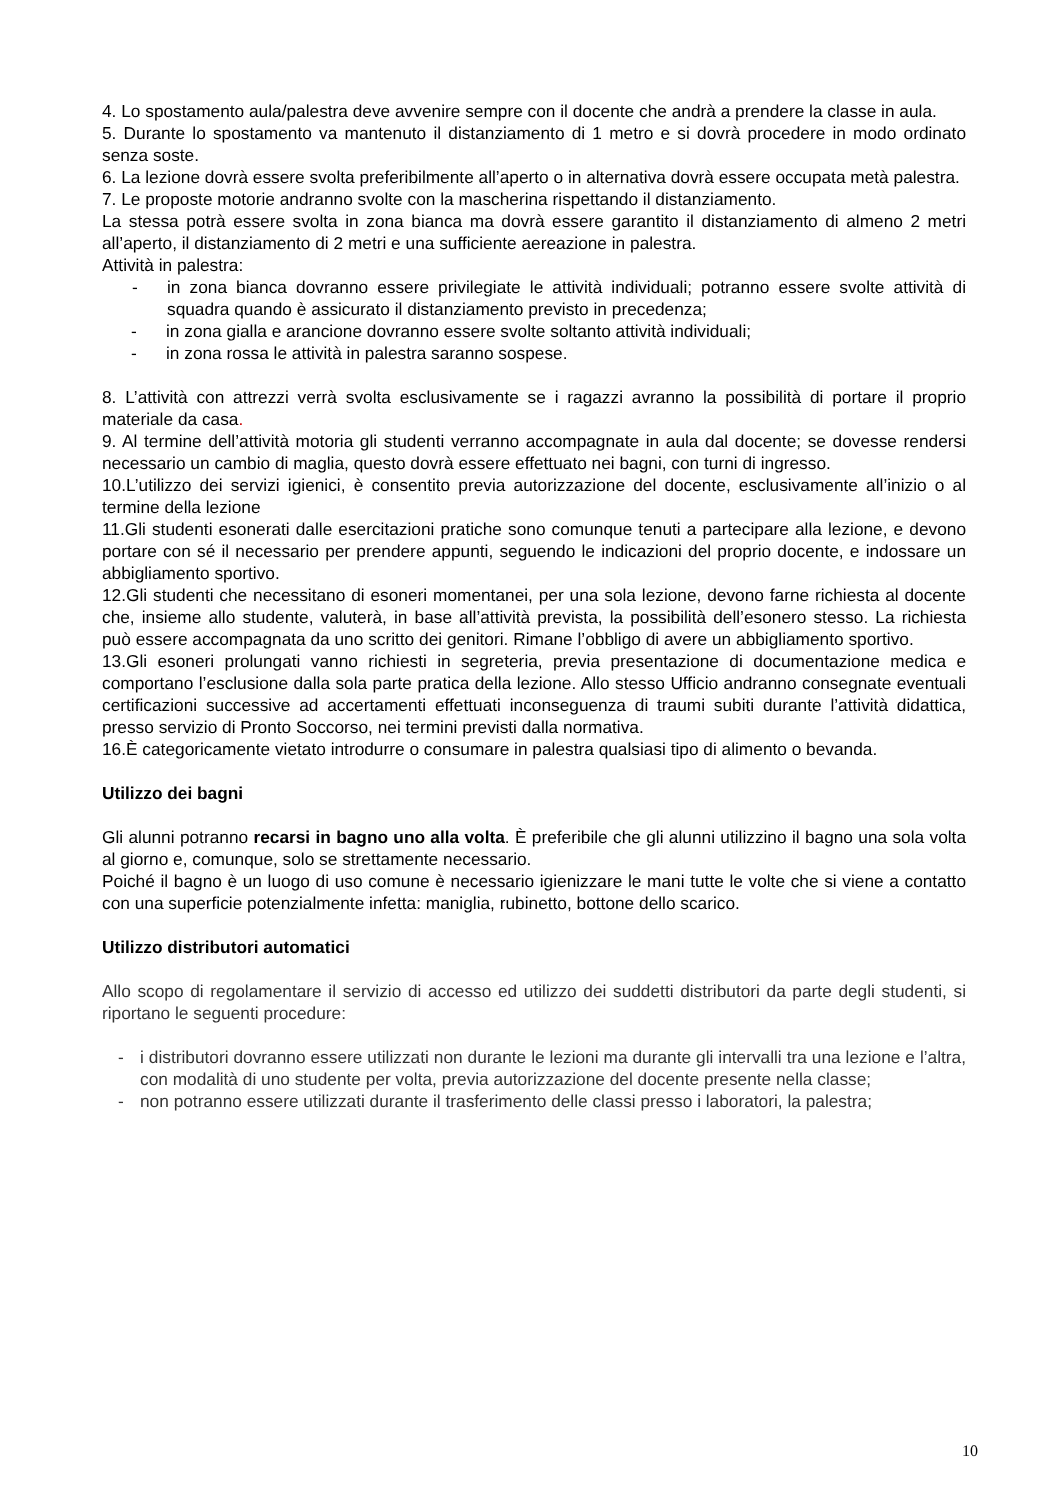4. Lo spostamento aula/palestra deve avvenire sempre con il docente che andrà a prendere la classe in aula.
5. Durante lo spostamento va mantenuto il distanziamento di 1 metro e si dovrà procedere in modo ordinato senza soste.
6. La lezione dovrà essere svolta preferibilmente all’aperto o in alternativa dovrà essere occupata metà palestra.
7. Le proposte motorie andranno svolte con la mascherina rispettando il distanziamento.
La stessa potrà essere svolta in zona bianca ma dovrà essere garantito il distanziamento di almeno 2 metri all’aperto, il distanziamento di 2 metri e una sufficiente aereazione in palestra.
Attività in palestra:
- in zona bianca dovranno essere privilegiate le attività individuali; potranno essere svolte attività di squadra quando è assicurato il distanziamento previsto in precedenza;
- in zona gialla e arancione dovranno essere svolte soltanto attività individuali;
- in zona rossa le attività in palestra saranno sospese.
8. L’attività con attrezzi verrà svolta esclusivamente se i ragazzi avranno la possibilità di portare il proprio materiale da casa.
9. Al termine dell’attività motoria gli studenti verranno accompagnate in aula dal docente; se dovesse rendersi necessario un cambio di maglia, questo dovrà essere effettuato nei bagni, con turni di ingresso.
10.L’utilizzo dei servizi igienici, è consentito previa autorizzazione del docente, esclusivamente all’inizio o al termine della lezione
11.Gli studenti esonerati dalle esercitazioni pratiche sono comunque tenuti a partecipare alla lezione, e devono portare con sé il necessario per prendere appunti, seguendo le indicazioni del proprio docente, e indossare un abbigliamento sportivo.
12.Gli studenti che necessitano di esoneri momentanei, per una sola lezione, devono farne richiesta al docente che, insieme allo studente, valuterà, in base all’attività prevista, la possibilità dell’esonero stesso. La richiesta può essere accompagnata da uno scritto dei genitori. Rimane l’obbligo di avere un abbigliamento sportivo.
13.Gli esoneri prolungati vanno richiesti in segreteria, previa presentazione di documentazione medica e comportano l’esclusione dalla sola parte pratica della lezione. Allo stesso Ufficio andranno consegnate eventuali certificazioni successive ad accertamenti effettuati inconseguenza di traumi subiti durante l’attività didattica, presso servizio di Pronto Soccorso, nei termini previsti dalla normativa.
16.È categoricamente vietato introdurre o consumare in palestra qualsiasi tipo di alimento o bevanda.
Utilizzo dei bagni
Gli alunni potranno recarsi in bagno uno alla volta. È preferibile che gli alunni utilizzino il bagno una sola volta al giorno e, comunque, solo se strettamente necessario.
Poiché il bagno è un luogo di uso comune è necessario igienizzare le mani tutte le volte che si viene a contatto con una superficie potenzialmente infetta: maniglia, rubinetto, bottone dello scarico.
Utilizzo distributori automatici
Allo scopo di regolamentare il servizio di accesso ed utilizzo dei suddetti distributori da parte degli studenti, si riportano le seguenti procedure:
- i distributori dovranno essere utilizzati non durante le lezioni ma durante gli intervalli tra una lezione e l’altra, con modalità di uno studente per volta, previa autorizzazione del docente presente nella classe;
- non potranno essere utilizzati durante il trasferimento delle classi presso i laboratori, la palestra;
10